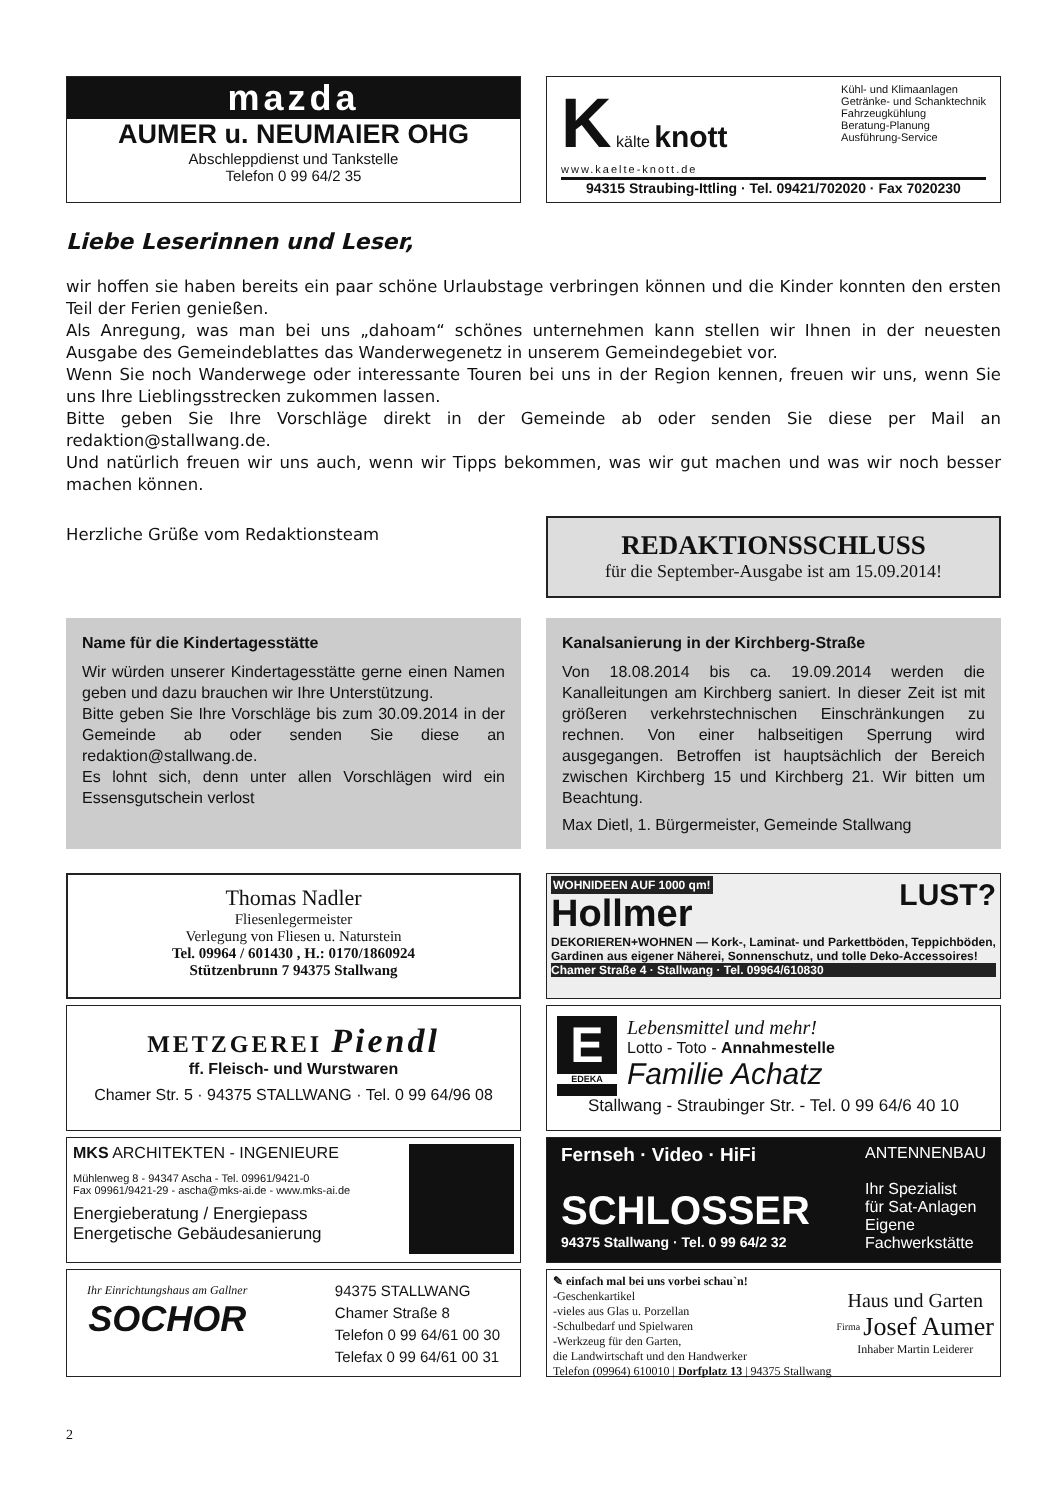mazda
AUMER u. NEUMAIER OHG
Abschleppdienst und Tankstelle
Telefon 0 99 64/2 35
K kälte knott
www.kaelte-knott.de
Kühl- und Klimaanlagen
Getränke- und Schanktechnik
Fahrzeugkühlung
Beratung-Planung
Ausführung-Service
94315 Straubing-Ittling · Tel. 09421/702020 · Fax 7020230
Liebe Leserinnen und Leser,
wir hoffen sie haben bereits ein paar schöne Urlaubstage verbringen können und die Kinder konnten den ersten Teil der Ferien genießen.
Als Anregung, was man bei uns „dahoam“ schönes unternehmen kann stellen wir Ihnen in der neuesten Ausgabe des Gemeindeblattes das Wanderwegenetz in unserem Gemeindegebiet vor.
Wenn Sie noch Wanderwege oder interessante Touren bei uns in der Region kennen, freuen wir uns, wenn Sie uns Ihre Lieblingsstrecken zukommen lassen.
Bitte geben Sie Ihre Vorschläge direkt in der Gemeinde ab oder senden Sie diese per Mail an redaktion@stallwang.de.
Und natürlich freuen wir uns auch, wenn wir Tipps bekommen, was wir gut machen und was wir noch besser machen können.
Herzliche Grüße vom Redaktionsteam
REDAKTIONSSCHLUSS
für die September-Ausgabe ist am 15.09.2014!
Name für die Kindertagesstätte
Wir würden unserer Kindertagesstätte gerne einen Namen geben und dazu brauchen wir Ihre Unterstützung.
Bitte geben Sie Ihre Vorschläge bis zum 30.09.2014 in der Gemeinde ab oder senden Sie diese an redaktion@stallwang.de.
Es lohnt sich, denn unter allen Vorschlägen wird ein Essensgutschein verlost
Kanalsanierung in der Kirchberg-Straße
Von 18.08.2014 bis ca. 19.09.2014 werden die Kanalleitungen am Kirchberg saniert. In dieser Zeit ist mit größeren verkehrstechnischen Einschränkungen zu rechnen. Von einer halbseitigen Sperrung wird ausgegangen. Betroffen ist hauptsächlich der Bereich zwischen Kirchberg 15 und Kirchberg 21. Wir bitten um Beachtung.
Max Dietl, 1. Bürgermeister, Gemeinde Stallwang
Thomas Nadler
Fliesenlegermeister
Verlegung von Fliesen u. Naturstein
Tel. 09964 / 601430 , H.: 0170/1860924
Stützenbrunn 7 94375 Stallwang
WOHNIDEEN AUF 1000 qm! LUST?
Hollmer
DEKORIEREN+WOHNEN — Kork-, Laminat- und Parkettböden, Teppichböden, Gardinen aus eigener Näherei, Sonnenschutz, und tolle Deko-Accessoires!
Chamer Straße 4 · Stallwang · Tel. 09964/610830
METZGEREI Piendl
ff. Fleisch- und Wurstwaren
Chamer Str. 5 · 94375 STALLWANG · Tel. 0 99 64/96 08
E
EDEKA
Lebensmittel und mehr!
Lotto - Toto - Annahmestelle
Familie Achatz
Stallwang - Straubinger Str. - Tel. 0 99 64/6 40 10
MKS ARCHITEKTEN - INGENIEURE
Mühlenweg 8 - 94347 Ascha - Tel. 09961/9421-0
Fax 09961/9421-29 - ascha@mks-ai.de - www.mks-ai.de
Energieberatung / Energiepass
Energetische Gebäudesanierung
Fernseh · Video · HiFi
SCHLOSSER
94375 Stallwang · Tel. 0 99 64/2 32
ANTENNENBAU
Ihr Spezialist
für Sat-Anlagen
Eigene
Fachwerkstätte
Ihr Einrichtungshaus am Gallner
SOCHOR
94375 STALLWANG
Chamer Straße 8
Telefon 0 99 64/61 00 30
Telefax 0 99 64/61 00 31
✎ einfach mal bei uns vorbei schau`n!
-Geschenkartikel
-vieles aus Glas u. Porzellan
-Schulbedarf und Spielwaren
-Werkzeug für den Garten,
die Landwirtschaft und den Handwerker
Haus und Garten
<sup>Firma</sup> Josef Aumer
Inhaber Martin Leiderer
Telefon (09964) 610010 | Dorfplatz 13 | 94375 Stallwang
2